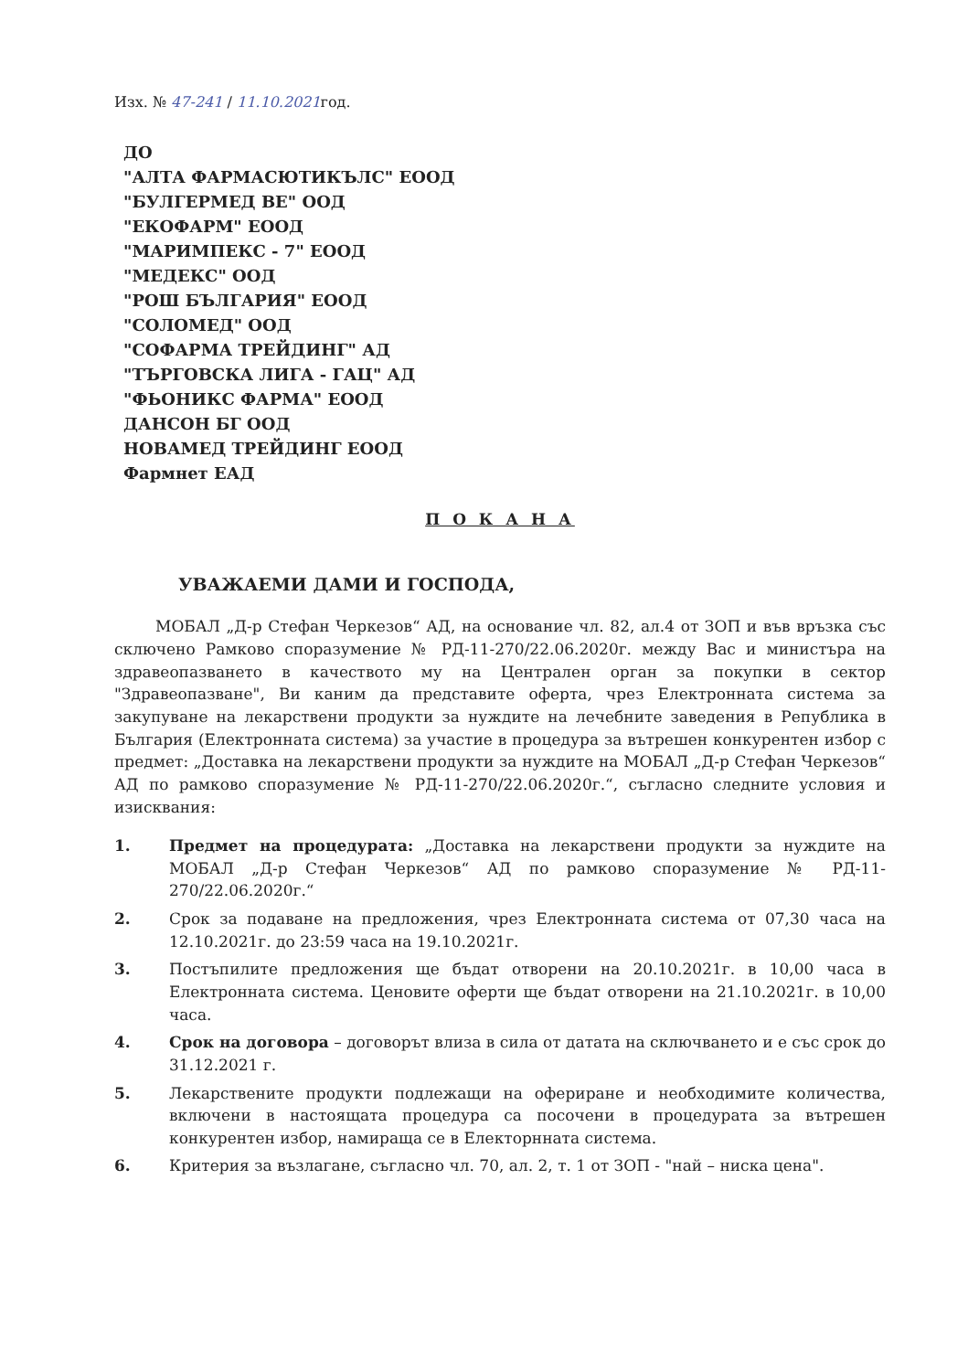Изх. № 47-241 / 11.10.2021год.
ДО
"АЛТА ФАРМАСЮТИКЪЛС" ЕООД
"БУЛГЕРМЕД ВЕ" ООД
"ЕКОФАРМ" ЕООД
"МАРИМПЕКС - 7" ЕООД
"МЕДЕКС" ООД
"РОШ БЪЛГАРИЯ" ЕООД
"СОЛОМЕД" ООД
"СОФАРМА ТРЕЙДИНГ" АД
"ТЪРГОВСКА ЛИГА - ГАЦ" АД
"ФЬОНИКС ФАРМА" ЕООД
ДАНСОН БГ ООД
НОВАМЕД ТРЕЙДИНГ ЕООД
Фармнет ЕАД
П О К А Н А
УВАЖАЕМИ ДАМИ И ГОСПОДА,
МОБАЛ „Д-р Стефан Черкезов“ АД, на основание чл. 82, ал.4 от ЗОП и във връзка със сключено Рамково споразумение № РД-11-270/22.06.2020г. между Вас и министъра на здравеопазването в качеството му на Централен орган за покупки в сектор "Здравеопазване", Ви каним да представите оферта, чрез Електронната система за закупуване на лекарствени продукти за нуждите на лечебните заведения в Република в България (Електронната система) за участие в процедура за вътрешен конкурентен избор с предмет: „Доставка на лекарствени продукти за нуждите на МОБАЛ „Д-р Стефан Черкезов“ АД по рамково споразумение № РД-11-270/22.06.2020г.“, съгласно следните условия и изисквания:
1. Предмет на процедурата: „Доставка на лекарствени продукти за нуждите на МОБАЛ „Д-р Стефан Черкезов“ АД по рамково споразумение № РД-11-270/22.06.2020г.“
2. Срок за подаване на предложения, чрез Електронната система от 07,30 часа на 12.10.2021г. до 23:59 часа на 19.10.2021г.
3. Постъпилите предложения ще бъдат отворени на 20.10.2021г. в 10,00 часа в Електронната система. Ценовите оферти ще бъдат отворени на 21.10.2021г. в 10,00 часа.
4. Срок на договора – договорът влиза в сила от датата на сключването и е със срок до 31.12.2021 г.
5. Лекарствените продукти подлежащи на офериране и необходимите количества, включени в настоящата процедура са посочени в процедурата за вътрешен конкурентен избор, намираща се в Електорнната система.
6. Критерия за възлагане, съгласно чл. 70, ал. 2, т. 1 от ЗОП - "най – ниска цена".